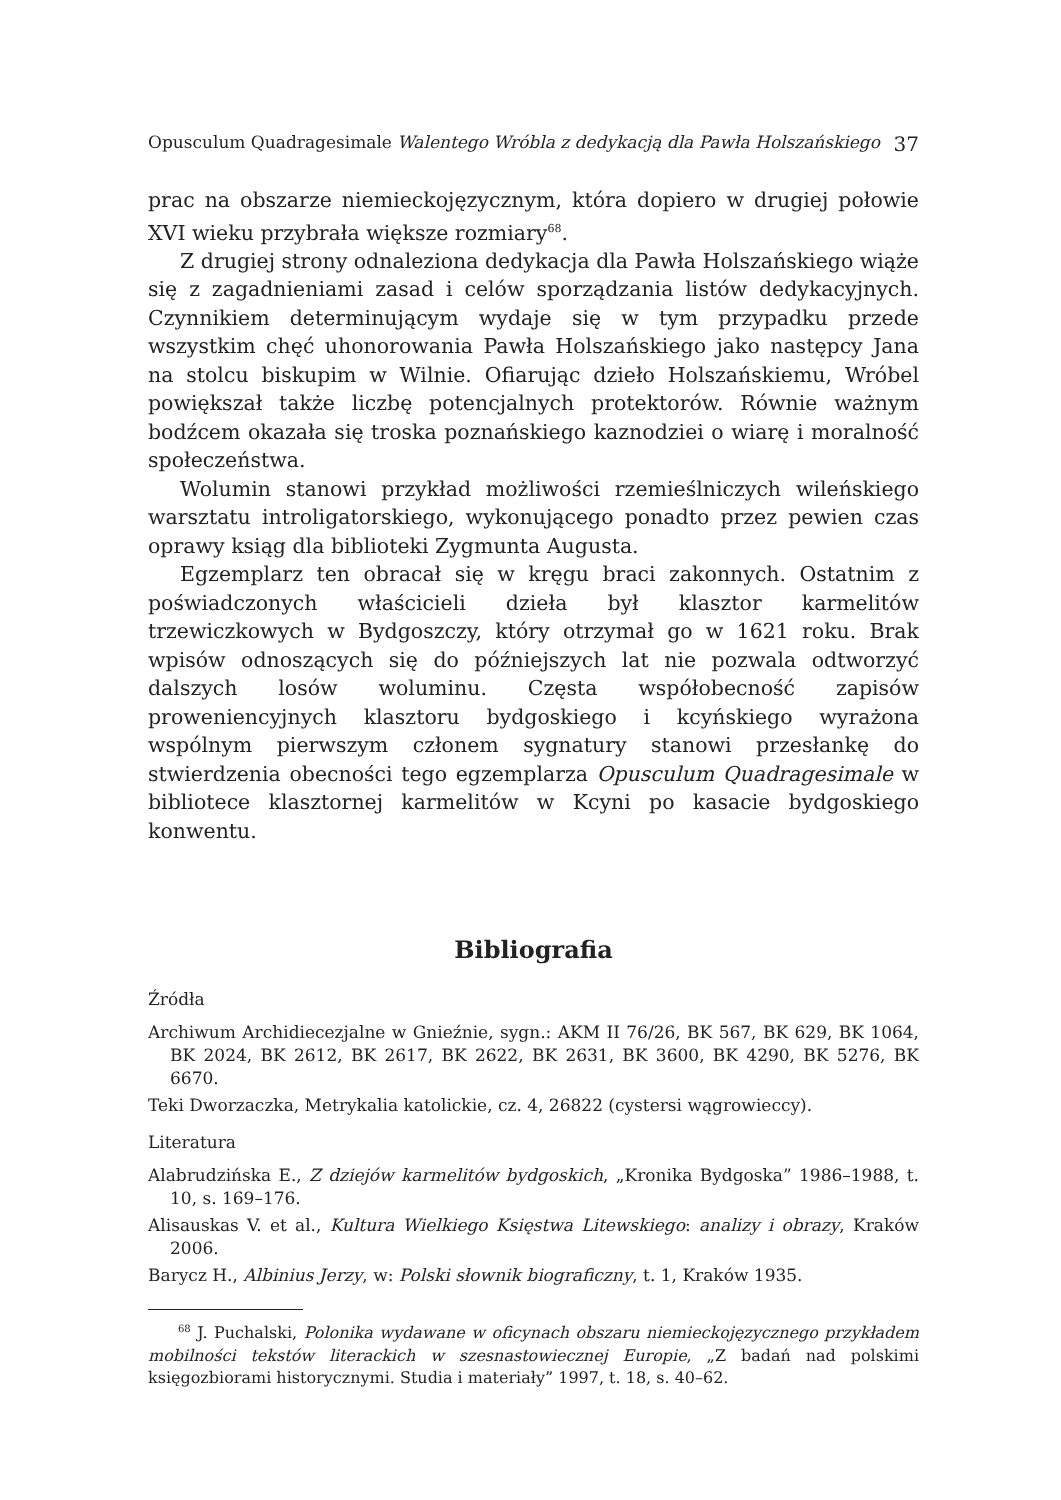Opusculum Quadragesimale Walentego Wróbla z dedykacją dla Pawła Holszańskiego 37
prac na obszarze niemieckojęzycznym, która dopiero w drugiej połowie XVI wieku przybrała większe rozmiary<sup>68</sup>.
Z drugiej strony odnaleziona dedykacja dla Pawła Holszańskiego wiąże się z zagadnieniami zasad i celów sporządzania listów dedykacyjnych. Czynnikiem determinującym wydaje się w tym przypadku przede wszystkim chęć uhonorowania Pawła Holszańskiego jako następcy Jana na stolcu biskupim w Wilnie. Ofiarując dzieło Holszańskiemu, Wróbel powiększał także liczbę potencjalnych protektorów. Równie ważnym bodźcem okazała się troska poznańskiego kaznodziei o wiarę i moralność społeczeństwa.
Wolumin stanowi przykład możliwości rzemieślniczych wileńskiego warsztatu introligatorskiego, wykonującego ponadto przez pewien czas oprawy ksiąg dla biblioteki Zygmunta Augusta.
Egzemplarz ten obracał się w kręgu braci zakonnych. Ostatnim z poświadczonych właścicieli dzieła był klasztor karmelitów trzewiczkowych w Bydgoszczy, który otrzymał go w 1621 roku. Brak wpisów odnoszących się do późniejszych lat nie pozwala odtworzyć dalszych losów woluminu. Częsta współobecność zapisów proweniencyjnych klasztoru bydgoskiego i kcyńskiego wyrażona wspólnym pierwszym członem sygnatury stanowi przesłankę do stwierdzenia obecności tego egzemplarza Opusculum Quadragesimale w bibliotece klasztornej karmelitów w Kcyni po kasacie bydgoskiego konwentu.
Bibliografia
Źródła
Archiwum Archidiecezjalne w Gnieźnie, sygn.: AKM II 76/26, BK 567, BK 629, BK 1064, BK 2024, BK 2612, BK 2617, BK 2622, BK 2631, BK 3600, BK 4290, BK 5276, BK 6670.
Teki Dworzaczka, Metrykalia katolickie, cz. 4, 26822 (cystersi wągrowieccy).
Literatura
Alabrudzińska E., Z dziejów karmelitów bydgoskich, „Kronika Bydgoska” 1986–1988, t. 10, s. 169–176.
Alisauskas V. et al., Kultura Wielkiego Księstwa Litewskiego: analizy i obrazy, Kraków 2006.
Barycz H., Albinius Jerzy, w: Polski słownik biograficzny, t. 1, Kraków 1935.
<sup>68</sup> J. Puchalski, Polonika wydawane w oficynach obszaru niemieckojęzycznego przykładem mobilności tekstów literackich w szesnastowiecznej Europie, „Z badań nad polskimi księgozbiorami historycznymi. Studia i materiały” 1997, t. 18, s. 40–62.